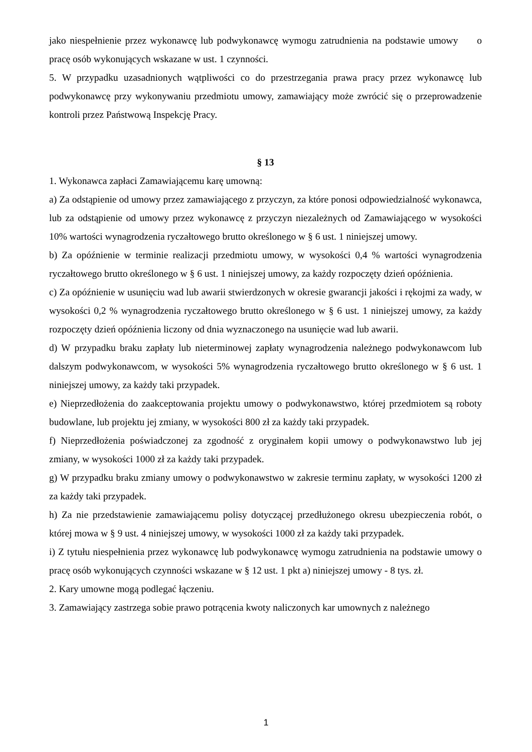jako niespełnienie przez wykonawcę lub podwykonawcę wymogu zatrudnienia na podstawie umowy o pracę osób wykonujących wskazane w ust. 1 czynności.
5. W przypadku uzasadnionych wątpliwości co do przestrzegania prawa pracy przez wykonawcę lub podwykonawcę przy wykonywaniu przedmiotu umowy, zamawiający może zwrócić się o przeprowadzenie kontroli przez Państwową Inspekcję Pracy.
§ 13
1. Wykonawca zapłaci Zamawiającemu karę umowną:
a) Za odstąpienie od umowy przez zamawiającego z przyczyn, za które ponosi odpowiedzialność wykonawca, lub za odstąpienie od umowy przez wykonawcę z przyczyn niezależnych od Zamawiającego w wysokości 10% wartości wynagrodzenia ryczałtowego brutto określonego w § 6 ust. 1 niniejszej umowy.
b) Za opóźnienie w terminie realizacji przedmiotu umowy, w wysokości 0,4 % wartości wynagrodzenia ryczałtowego brutto określonego w § 6 ust. 1 niniejszej umowy, za każdy rozpoczęty dzień opóźnienia.
c) Za opóźnienie w usunięciu wad lub awarii stwierdzonych w okresie gwarancji jakości i rękojmi za wady, w wysokości 0,2 % wynagrodzenia ryczałtowego brutto określonego w § 6 ust. 1 niniejszej umowy, za każdy rozpoczęty dzień opóźnienia liczony od dnia wyznaczonego na usunięcie wad lub awarii.
d) W przypadku braku zapłaty lub nieterminowej zapłaty wynagrodzenia należnego podwykonawcom lub dalszym podwykonawcom, w wysokości 5% wynagrodzenia ryczałtowego brutto określonego w § 6 ust. 1 niniejszej umowy, za każdy taki przypadek.
e) Nieprzedłożenia do zaakceptowania projektu umowy o podwykonawstwo, której przedmiotem są roboty budowlane, lub projektu jej zmiany, w wysokości 800 zł za każdy taki przypadek.
f) Nieprzedłożenia poświadczonej za zgodność z oryginałem kopii umowy o podwykonawstwo lub jej zmiany, w wysokości 1000 zł za każdy taki przypadek.
g) W przypadku braku zmiany umowy o podwykonawstwo w zakresie terminu zapłaty, w wysokości 1200 zł za każdy taki przypadek.
h) Za nie przedstawienie zamawiającemu polisy dotyczącej przedłużonego okresu ubezpieczenia robót, o której mowa w § 9 ust. 4 niniejszej umowy, w wysokości 1000 zł za każdy taki przypadek.
i) Z tytułu niespełnienia przez wykonawcę lub podwykonawcę wymogu zatrudnienia na podstawie umowy o pracę osób wykonujących czynności wskazane w § 12 ust. 1 pkt a) niniejszej umowy - 8 tys. zł.
2. Kary umowne mogą podlegać łączeniu.
3. Zamawiający zastrzega sobie prawo potrącenia kwoty naliczonych kar umownych z należnego
1